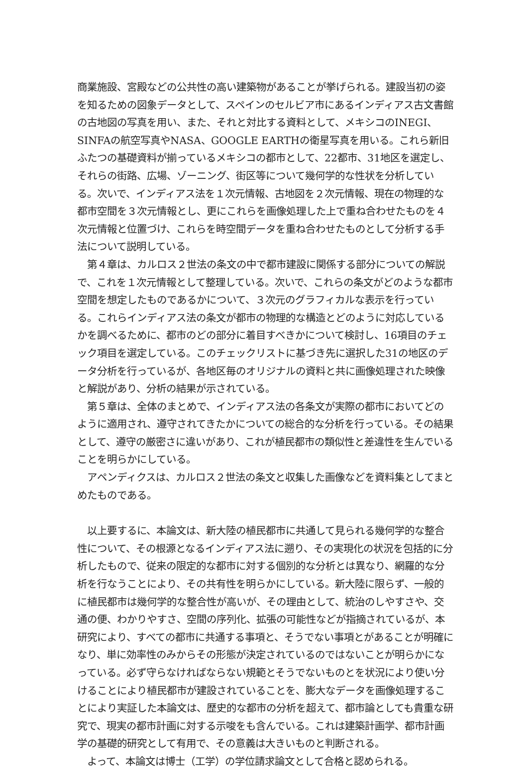商業施設、宮殿などの公共性の高い建築物があることが挙げられる。建設当初の姿を知るための図象データとして、スペインのセルビア市にあるインディアス古文書館の古地図の写真を用い、また、それと対比する資料として、メキシコのINEGI、SINFAの航空写真やNASA、GOOGLE EARTHの衛星写真を用いる。これら新旧ふたつの基礎資料が揃っているメキシコの都市として、22都市、31地区を選定し、それらの街路、広場、ゾーニング、街区等について幾何学的な性状を分析している。次いで、インディアス法を１次元情報、古地図を２次元情報、現在の物理的な都市空間を３次元情報とし、更にこれらを画像処理した上で重ね合わせたものを４次元情報と位置づけ、これらを時空間データを重ね合わせたものとして分析する手法について説明している。
　第４章は、カルロス２世法の条文の中で都市建設に関係する部分についての解説で、これを１次元情報として整理している。次いで、これらの条文がどのような都市空間を想定したものであるかについて、３次元のグラフィカルな表示を行っている。これらインディアス法の条文が都市の物理的な構造とどのように対応しているかを調べるために、都市のどの部分に着目すべきかについて検討し、16項目のチェック項目を選定している。このチェックリストに基づき先に選択した31の地区のデータ分析を行っているが、各地区毎のオリジナルの資料と共に画像処理された映像と解説があり、分析の結果が示されている。
　第５章は、全体のまとめで、インディアス法の各条文が実際の都市においてどのように適用され、遵守されてきたかについての総合的な分析を行っている。その結果として、遵守の厳密さに違いがあり、これが植民都市の類似性と差違性を生んでいることを明らかにしている。
　アペンディクスは、カルロス２世法の条文と収集した画像などを資料集としてまとめたものである。
　以上要するに、本論文は、新大陸の植民都市に共通して見られる幾何学的な整合性について、その根源となるインディアス法に遡り、その実現化の状況を包括的に分析したもので、従来の限定的な都市に対する個別的な分析とは異なり、網羅的な分析を行なうことにより、その共有性を明らかにしている。新大陸に限らず、一般的に植民都市は幾何学的な整合性が高いが、その理由として、統治のしやすさや、交通の便、わかりやすさ、空間の序列化、拡張の可能性などが指摘されているが、本研究により、すべての都市に共通する事項と、そうでない事項とがあることが明確になり、単に効率性のみからその形態が決定されているのではないことが明らかになっている。必ず守らなければならない規範とそうでないものとを状況により使い分けることにより植民都市が建設されていることを、膨大なデータを画像処理することにより実証した本論文は、歴史的な都市の分析を超えて、都市論としても貴重な研究で、現実の都市計画に対する示唆をも含んでいる。これは建築計画学、都市計画学の基礎的研究として有用で、その意義は大きいものと判断される。
　よって、本論文は博士（工学）の学位請求論文として合格と認められる。